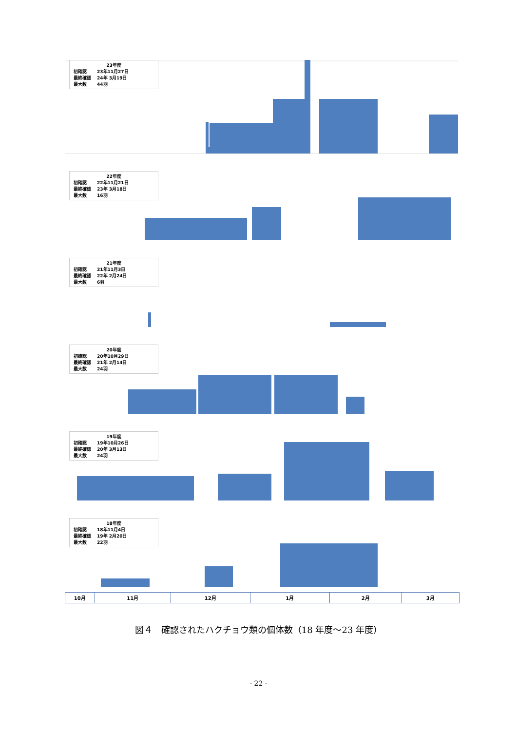23年度
| 初確認 | 23年11月27日 |
| 最終確認 | 24年 3月19日 |
| 最大数 | 44羽 |
22年度
| 初確認 | 22年11月21日 |
| 最終確認 | 23年 3月18日 |
| 最大数 | 16羽 |
21年度
| 初確認 | 21年11月3日 |
| 最終確認 | 22年 2月24日 |
| 最大数 | 6羽 |
20年度
| 初確認 | 20年10月29日 |
| 最終確認 | 21年 2月14日 |
| 最大数 | 24羽 |
19年度
| 初確認 | 19年10月26日 |
| 最終確認 | 20年 3月13日 |
| 最大数 | 24羽 |
18年度
| 初確認 | 18年11月4日 |
| 最終確認 | 19年 2月20日 |
| 最大数 | 22羽 |
10月 11月 12月 1月 2月 3月
図４　確認されたハクチョウ類の個体数（18 年度～23 年度）
- 22 -